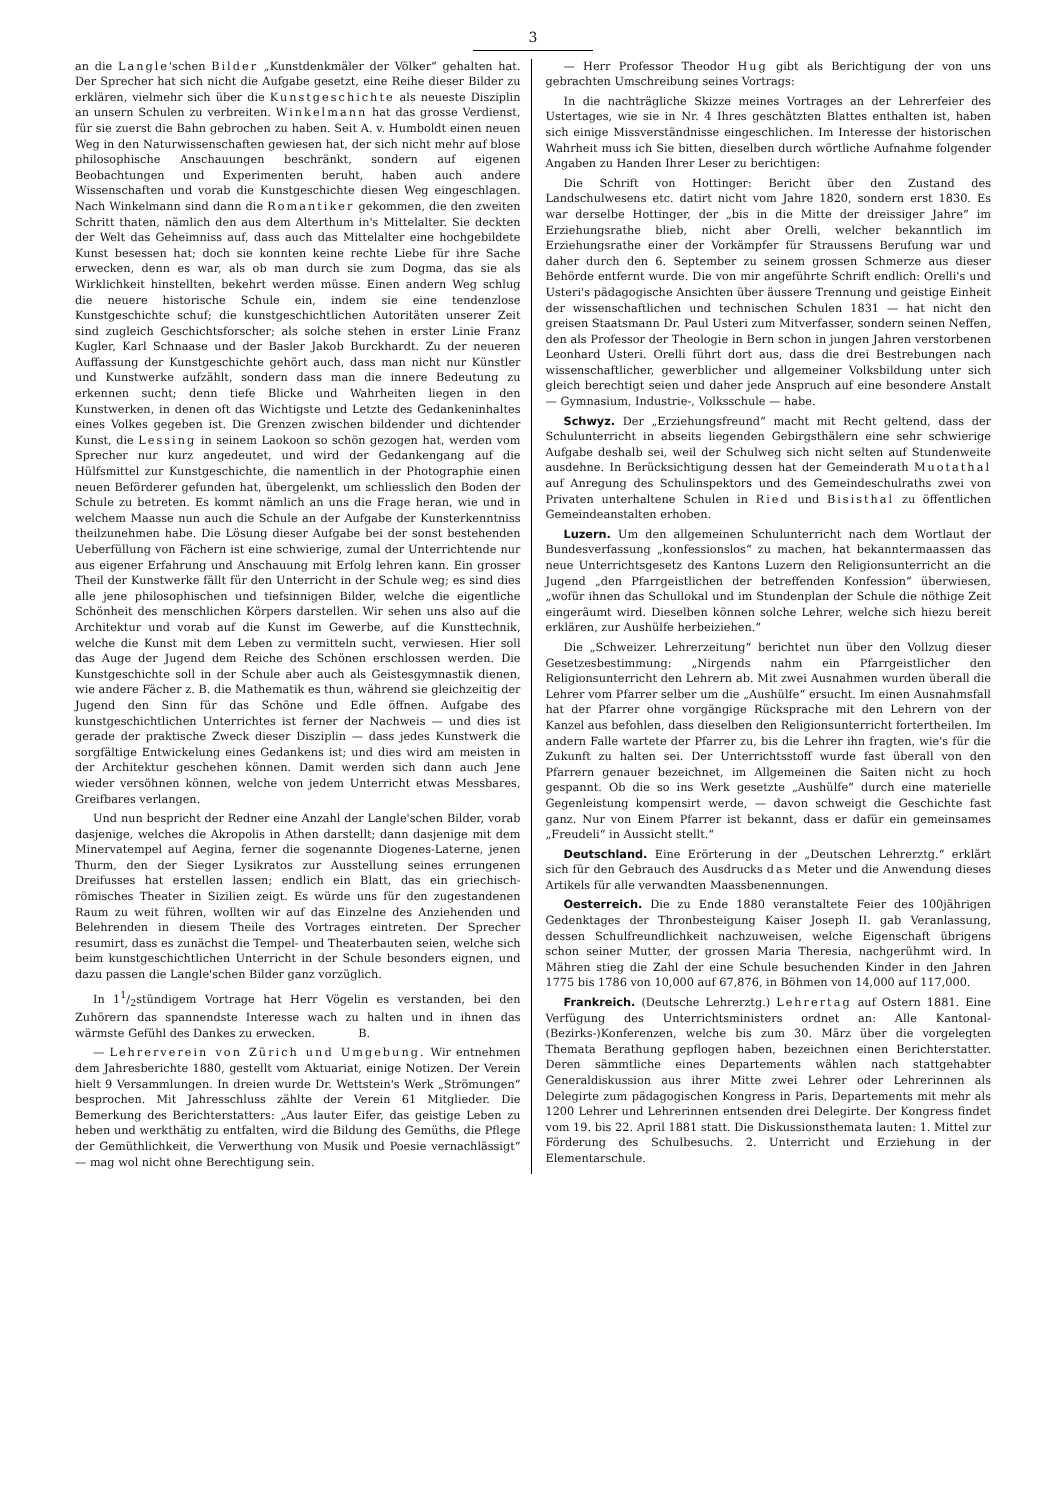3
an die Langle'schen Bilder „Kunstdenkmäler der Völker“ gehalten hat. Der Sprecher hat sich nicht die Aufgabe gesetzt, eine Reihe dieser Bilder zu erklären, vielmehr sich über die Kunstgeschichte als neueste Disziplin an unsern Schulen zu verbreiten. Winkelmann hat das grosse Verdienst, für sie zuerst die Bahn gebrochen zu haben. Seit A. v. Humboldt einen neuen Weg in den Naturwissenschaften gewiesen hat, der sich nicht mehr auf blose philosophische Anschauungen beschränkt, sondern auf eigenen Beobachtungen und Experimenten beruht, haben auch andere Wissenschaften und vorab die Kunstgeschichte diesen Weg eingeschlagen. Nach Winkelmann sind dann die Romantiker gekommen, die den zweiten Schritt thaten, nämlich den aus dem Alterthum in's Mittelalter. Sie deckten der Welt das Geheimniss auf, dass auch das Mittelalter eine hochgebildete Kunst besessen hat; doch sie konnten keine rechte Liebe für ihre Sache erwecken, denn es war, als ob man durch sie zum Dogma, das sie als Wirklichkeit hinstellten, bekehrt werden müsse. Einen andern Weg schlug die neuere historische Schule ein, indem sie eine tendenzlose Kunstgeschichte schuf; die kunstgeschichtlichen Autoritäten unserer Zeit sind zugleich Geschichtsforscher; als solche stehen in erster Linie Franz Kugler, Karl Schnaase und der Basler Jakob Burckhardt. Zu der neueren Auffassung der Kunstgeschichte gehört auch, dass man nicht nur Künstler und Kunstwerke aufzählt, sondern dass man die innere Bedeutung zu erkennen sucht; denn tiefe Blicke und Wahrheiten liegen in den Kunstwerken, in denen oft das Wichtigste und Letzte des Gedankeninhaltes eines Volkes gegeben ist. Die Grenzen zwischen bildender und dichtender Kunst, die Lessing in seinem Laokoon so schön gezogen hat, werden vom Sprecher nur kurz angedeutet, und wird der Gedankengang auf die Hülfsmittel zur Kunstgeschichte, die namentlich in der Photographie einen neuen Beförderer gefunden hat, übergelenkt, um schliesslich den Boden der Schule zu betreten. Es kommt nämlich an uns die Frage heran, wie und in welchem Maasse nun auch die Schule an der Aufgabe der Kunsterkenntniss theilzunehmen habe. Die Lösung dieser Aufgabe bei der sonst bestehenden Ueberfüllung von Fächern ist eine schwierige, zumal der Unterrichtende nur aus eigener Erfahrung und Anschauung mit Erfolg lehren kann. Ein grosser Theil der Kunstwerke fällt für den Unterricht in der Schule weg; es sind dies alle jene philosophischen und tiefsinnigen Bilder, welche die eigentliche Schönheit des menschlichen Körpers darstellen. Wir sehen uns also auf die Architektur und vorab auf die Kunst im Gewerbe, auf die Kunsttechnik, welche die Kunst mit dem Leben zu vermitteln sucht, verwiesen. Hier soll das Auge der Jugend dem Reiche des Schönen erschlossen werden. Die Kunstgeschichte soll in der Schule aber auch als Geistesgymnastik dienen, wie andere Fächer z. B. die Mathematik es thun, während sie gleichzeitig der Jugend den Sinn für das Schöne und Edle öffnen. Aufgabe des kunstgeschichtlichen Unterrichtes ist ferner der Nachweis — und dies ist gerade der praktische Zweck dieser Disziplin — dass jedes Kunstwerk die sorgfältige Entwickelung eines Gedankens ist; und dies wird am meisten in der Architektur geschehen können. Damit werden sich dann auch Jene wieder versöhnen können, welche von jedem Unterricht etwas Messbares, Greifbares verlangen.
Und nun bespricht der Redner eine Anzahl der Langle'schen Bilder, vorab dasjenige, welches die Akropolis in Athen darstellt; dann dasjenige mit dem Minervatempel auf Aegina, ferner die sogenannte Diogenes-Laterne, jenen Thurm, den der Sieger Lysikratos zur Ausstellung seines errungenen Dreifusses hat erstellen lassen; endlich ein Blatt, das ein griechisch-römisches Theater in Sizilien zeigt. Es würde uns für den zugestandenen Raum zu weit führen, wollten wir auf das Einzelne des Anziehenden und Belehrenden in diesem Theile des Vortrages eintreten. Der Sprecher resumirt, dass es zunächst die Tempel- und Theaterbauten seien, welche sich beim kunstgeschichtlichen Unterricht in der Schule besonders eignen, und dazu passen die Langle'schen Bilder ganz vorzüglich.
In 11/2stündigem Vortrage hat Herr Vögelin es verstanden, bei den Zuhörern das spannendste Interesse wach zu halten und in ihnen das wärmste Gefühl des Dankes zu erwecken. B.
— Lehrerverein von Zürich und Umgebung. Wir entnehmen dem Jahresberichte 1880, gestellt vom Aktuariat, einige Notizen. Der Verein hielt 9 Versammlungen. In dreien wurde Dr. Wettstein's Werk „Strömungen“ besprochen. Mit Jahresschluss zählte der Verein 61 Mitglieder. Die Bemerkung des Berichterstatters: „Aus lauter Eifer, das geistige Leben zu heben und werkthätig zu entfalten, wird die Bildung des Gemüths, die Pflege der Gemüthlichkeit, die Verwerthung von Musik und Poesie vernachlässigt“ — mag wol nicht ohne Berechtigung sein.
— Herr Professor Theodor Hug gibt als Berichtigung der von uns gebrachten Umschreibung seines Vortrags:
In die nachträgliche Skizze meines Vortrages an der Lehrerfeier des Ustertages, wie sie in Nr. 4 Ihres geschätzten Blattes enthalten ist, haben sich einige Missverständnisse eingeschlichen. Im Interesse der historischen Wahrheit muss ich Sie bitten, dieselben durch wörtliche Aufnahme folgender Angaben zu Handen Ihrer Leser zu berichtigen:
Die Schrift von Hottinger: Bericht über den Zustand des Landschulwesens etc. datirt nicht vom Jahre 1820, sondern erst 1830. Es war derselbe Hottinger, der „bis in die Mitte der dreissiger Jahre“ im Erziehungsrathe blieb, nicht aber Orelli, welcher bekanntlich im Erziehungsrathe einer der Vorkämpfer für Straussens Berufung war und daher durch den 6. September zu seinem grossen Schmerze aus dieser Behörde entfernt wurde. Die von mir angeführte Schrift endlich: Orelli's und Usteri's pädagogische Ansichten über äussere Trennung und geistige Einheit der wissenschaftlichen und technischen Schulen 1831 — hat nicht den greisen Staatsmann Dr. Paul Usteri zum Mitverfasser, sondern seinen Neffen, den als Professor der Theologie in Bern schon in jungen Jahren verstorbenen Leonhard Usteri. Orelli führt dort aus, dass die drei Bestrebungen nach wissenschaftlicher, gewerblicher und allgemeiner Volksbildung unter sich gleich berechtigt seien und daher jede Anspruch auf eine besondere Anstalt — Gymnasium, Industrie-, Volksschule — habe.
Schwyz. Der „Erziehungsfreund“ macht mit Recht geltend, dass der Schulunterricht in abseits liegenden Gebirgsthälern eine sehr schwierige Aufgabe deshalb sei, weil der Schulweg sich nicht selten auf Stundenweite ausdehne. In Berücksichtigung dessen hat der Gemeinderath Muotathal auf Anregung des Schulinspektors und des Gemeindeschulraths zwei von Privaten unterhaltene Schulen in Ried und Bisisthal zu öffentlichen Gemeindeanstalten erhoben.
Luzern. Um den allgemeinen Schulunterricht nach dem Wortlaut der Bundesverfassung „konfessionslos“ zu machen, hat bekanntermaassen das neue Unterrichtsgesetz des Kantons Luzern den Religionsunterricht an die Jugend „den Pfarrgeistlichen der betreffenden Konfession“ überwiesen, „wofür ihnen das Schullokal und im Stundenplan der Schule die nöthige Zeit eingeräumt wird. Dieselben können solche Lehrer, welche sich hiezu bereit erklären, zur Aushülfe herbeiziehen.“
Die „Schweizer. Lehrerzeitung“ berichtet nun über den Vollzug dieser Gesetzesbestimmung: „Nirgends nahm ein Pfarrgeistlicher den Religionsunterricht den Lehrern ab. Mit zwei Ausnahmen wurden überall die Lehrer vom Pfarrer selber um die „Aushülfe“ ersucht. Im einen Ausnahmsfall hat der Pfarrer ohne vorgängige Rücksprache mit den Lehrern von der Kanzel aus befohlen, dass dieselben den Religionsunterricht fortertheilen. Im andern Falle wartete der Pfarrer zu, bis die Lehrer ihn fragten, wie's für die Zukunft zu halten sei. Der Unterrichtsstoff wurde fast überall von den Pfarrern genauer bezeichnet, im Allgemeinen die Saiten nicht zu hoch gespannt. Ob die so ins Werk gesetzte „Aushülfe“ durch eine materielle Gegenleistung kompensirt werde, — davon schweigt die Geschichte fast ganz. Nur von Einem Pfarrer ist bekannt, dass er dafür ein gemeinsames „Freudeli“ in Aussicht stellt.“
Deutschland. Eine Erörterung in der „Deutschen Lehrerztg.“ erklärt sich für den Gebrauch des Ausdrucks das Meter und die Anwendung dieses Artikels für alle verwandten Maassbenennungen.
Oesterreich. Die zu Ende 1880 veranstaltete Feier des 100jährigen Gedenktages der Thronbesteigung Kaiser Joseph II. gab Veranlassung, dessen Schulfreundlichkeit nachzuweisen, welche Eigenschaft übrigens schon seiner Mutter, der grossen Maria Theresia, nachgerühmt wird. In Mähren stieg die Zahl der eine Schule besuchenden Kinder in den Jahren 1775 bis 1786 von 10,000 auf 67,876, in Böhmen von 14,000 auf 117,000.
Frankreich. (Deutsche Lehrerztg.) Lehrertag auf Ostern 1881. Eine Verfügung des Unterrichtsministers ordnet an: Alle Kantonal-(Bezirks-)Konferenzen, welche bis zum 30. März über die vorgelegten Themata Berathung gepflogen haben, bezeichnen einen Berichterstatter. Deren sämmtliche eines Departements wählen nach stattgehabter Generaldiskussion aus ihrer Mitte zwei Lehrer oder Lehrerinnen als Delegirte zum pädagogischen Kongress in Paris. Departements mit mehr als 1200 Lehrer und Lehrerinnen entsenden drei Delegirte. Der Kongress findet vom 19. bis 22. April 1881 statt. Die Diskussionsthemata lauten: 1. Mittel zur Förderung des Schulbesuchs. 2. Unterricht und Erziehung in der Elementarschule.